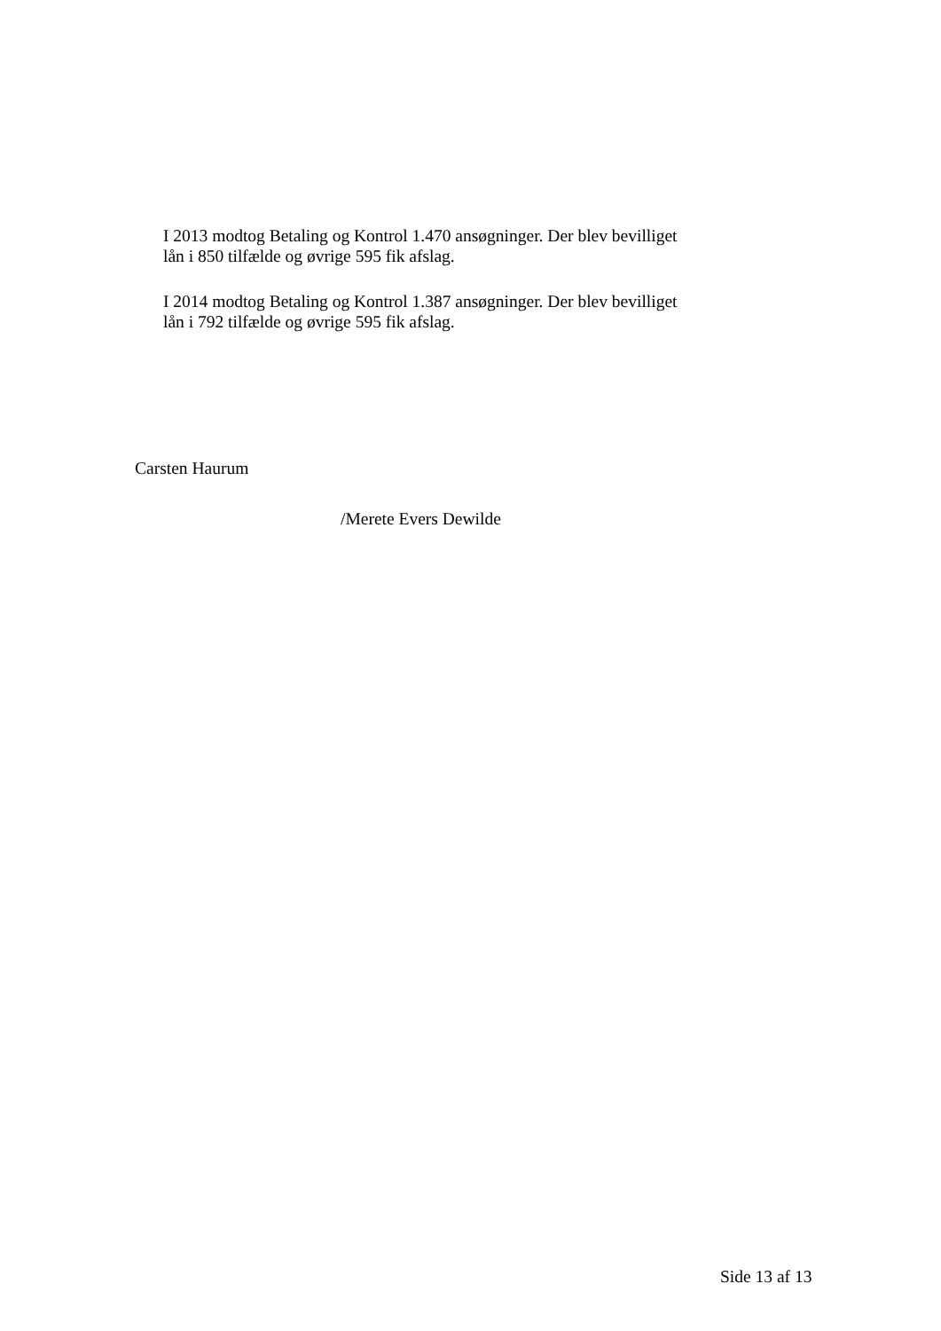I 2013 modtog Betaling og Kontrol 1.470 ansøgninger. Der blev bevilliget lån i 850 tilfælde og øvrige 595 fik afslag.
I 2014 modtog Betaling og Kontrol 1.387 ansøgninger. Der blev bevilliget lån i 792 tilfælde og øvrige 595 fik afslag.
Carsten Haurum
/Merete Evers Dewilde
Side 13 af 13